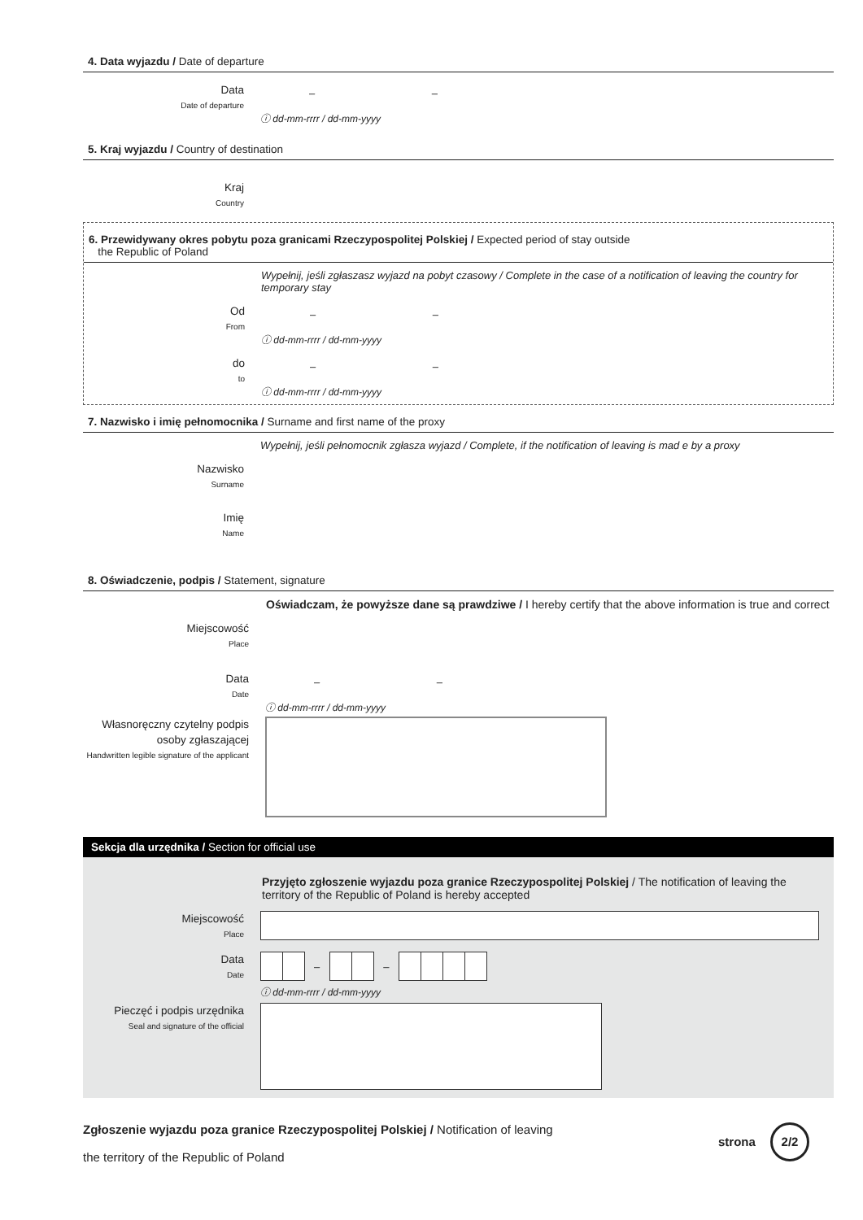4. Data wyjazdu / Date of departure
Data
Date of departure
– –
ⓘ dd-mm-rrrr / dd-mm-yyyy
5. Kraj wyjazdu / Country of destination
Kraj
Country
6. Przewidywany okres pobytu poza granicami Rzeczypospolitej Polskiej / Expected period of stay outside
the Republic of Poland
Wypełnij, jeśli zgłaszasz wyjazd na pobyt czasowy / Complete in the case of a notification of leaving the country for temporary stay
Od
From
– –
ⓘ dd-mm-rrrr / dd-mm-yyyy
do
to
– –
ⓘ dd-mm-rrrr / dd-mm-yyyy
7. Nazwisko i imię pełnomocnika / Surname and first name of the proxy
Wypełnij, jeśli pełnomocnik zgłasza wyjazd / Complete, if the notification of leaving is mad e by a proxy
Nazwisko
Surname
Imię
Name
8. Oświadczenie, podpis / Statement, signature
Oświadczam, że powyższe dane są prawdziwe / I hereby certify that the above information is true and correct
Miejscowość
Place
Data
Date
– –
ⓘ dd-mm-rrrr / dd-mm-yyyy
Własnoręczny czytelny podpis osoby zgłaszającej
Handwritten legible signature of the applicant
Sekcja dla urzędnika / Section for official use
Przyjęto zgłoszenie wyjazdu poza granice Rzeczypospolitej Polskiej / The notification of leaving the territory of the Republic of Poland is hereby accepted
Miejscowość
Place
Data
Date
– –
ⓘ dd-mm-rrrr / dd-mm-yyyy
Pieczęć i podpis urzędnika
Seal and signature of the official
Zgłoszenie wyjazdu poza granice Rzeczypospolitej Polskiej / Notification of leaving
the territory of the Republic of Poland
strona 2/2